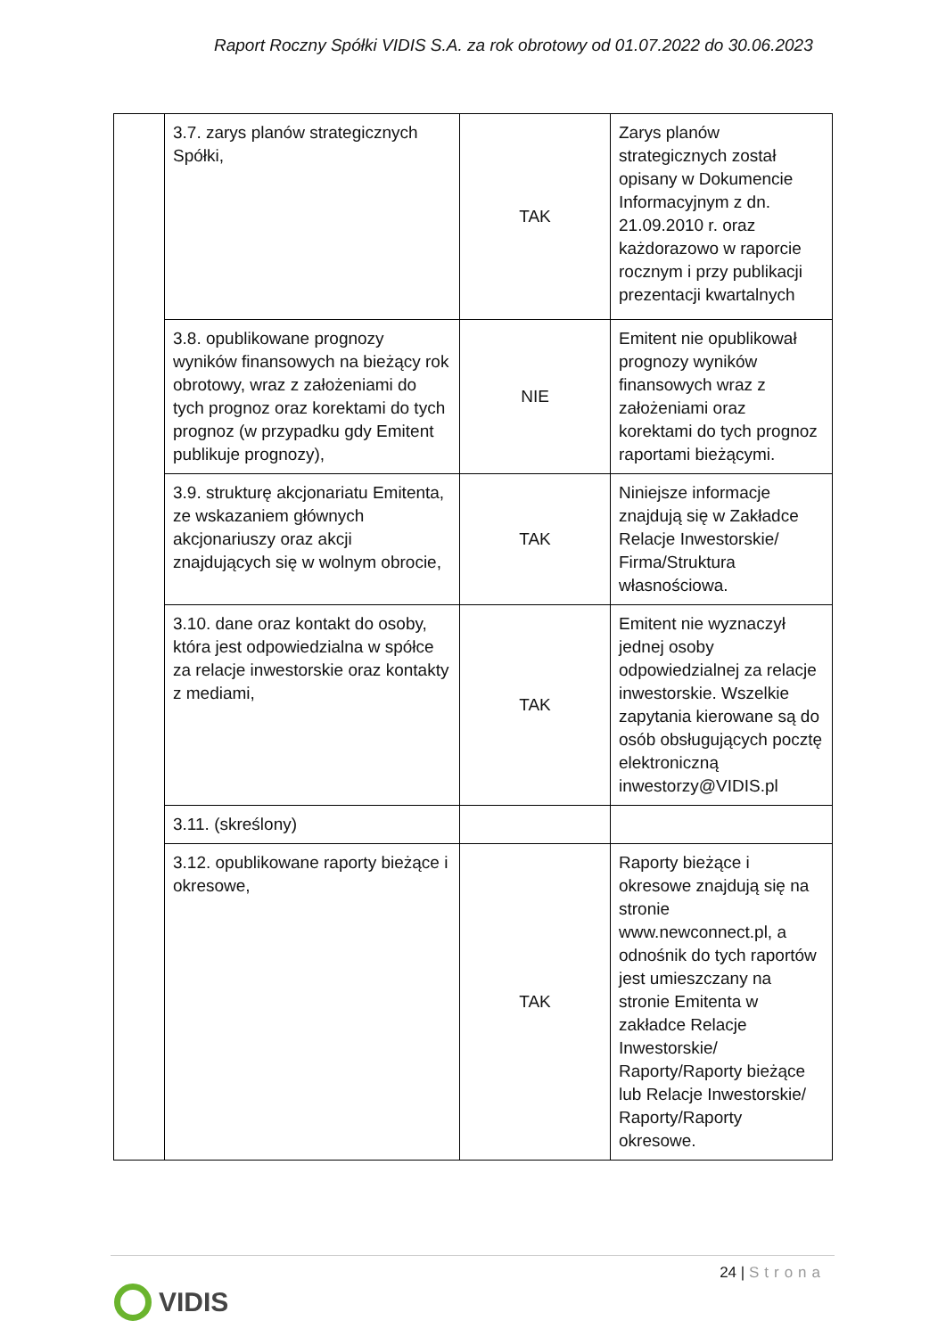Raport Roczny Spółki VIDIS S.A. za rok obrotowy od 01.07.2022 do 30.06.2023
| | 3.7. zarys planów strategicznych Spółki, | TAK | Zarys planów strategicznych został opisany w Dokumencie Informacyjnym z dn. 21.09.2010 r. oraz każdorazowo w raporcie rocznym i przy publikacji prezentacji kwartalnych |
| | 3.8. opublikowane prognozy wyników finansowych na bieżący rok obrotowy, wraz z założeniami do tych prognoz oraz korektami do tych prognoz (w przypadku gdy Emitent publikuje prognozy), | NIE | Emitent nie opublikował prognozy wyników finansowych wraz z założeniami oraz korektami do tych prognoz raportami bieżącymi. |
| | 3.9. strukturę akcjonariatu Emitenta, ze wskazaniem głównych akcjonariuszy oraz akcji znajdujących się w wolnym obrocie, | TAK | Niniejsze informacje znajdują się w Zakładce Relacje Inwestorskie/ Firma/Struktura własnościowa. |
| | 3.10. dane oraz kontakt do osoby, która jest odpowiedzialna w spółce za relacje inwestorskie oraz kontakty z mediami, | TAK | Emitent nie wyznaczył jednej osoby odpowiedzialnej za relacje inwestorskie. Wszelkie zapytania kierowane są do osób obsługujących pocztę elektroniczną inwestorzy@VIDIS.pl |
| | 3.11. (skreślony) | | |
| | 3.12. opublikowane raporty bieżące i okresowe, | TAK | Raporty bieżące i okresowe znajdują się na stronie www.newconnect.pl, a odnośnik do tych raportów jest umieszczany na stronie Emitenta w zakładce Relacje Inwestorskie/ Raporty/Raporty bieżące lub Relacje Inwestorskie/ Raporty/Raporty okresowe. |
24 | Strona
VIDIS